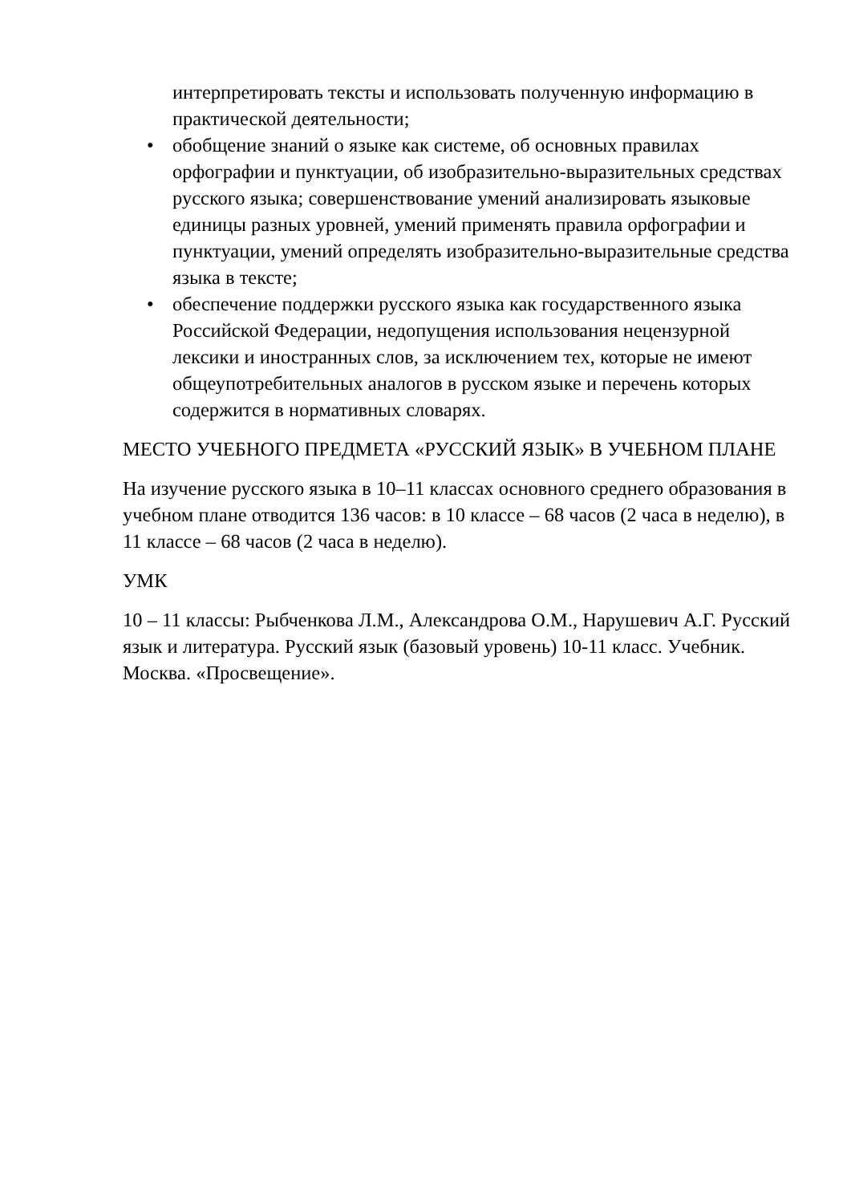интерпретировать тексты и использовать полученную информацию в практической деятельности;
• обобщение знаний о языке как системе, об основных правилах орфографии и пунктуации, об изобразительно-выразительных средствах русского языка; совершенствование умений анализировать языковые единицы разных уровней, умений применять правила орфографии и пунктуации, умений определять изобразительно-выразительные средства языка в тексте;
• обеспечение поддержки русского языка как государственного языка Российской Федерации, недопущения использования нецензурной лексики и иностранных слов, за исключением тех, которые не имеют общеупотребительных аналогов в русском языке и перечень которых содержится в нормативных словарях.
МЕСТО УЧЕБНОГО ПРЕДМЕТА «РУССКИЙ ЯЗЫК» В УЧЕБНОМ ПЛАНЕ
На изучение русского языка в 10–11 классах основного среднего образования в учебном плане отводится 136 часов: в 10 классе – 68 часов (2 часа в неделю), в 11 классе – 68 часов (2 часа в неделю).
УМК
10 – 11 классы: Рыбченкова Л.М., Александрова О.М., Нарушевич А.Г. Русский язык и литература. Русский язык (базовый уровень) 10-11 класс. Учебник. Москва. «Просвещение».